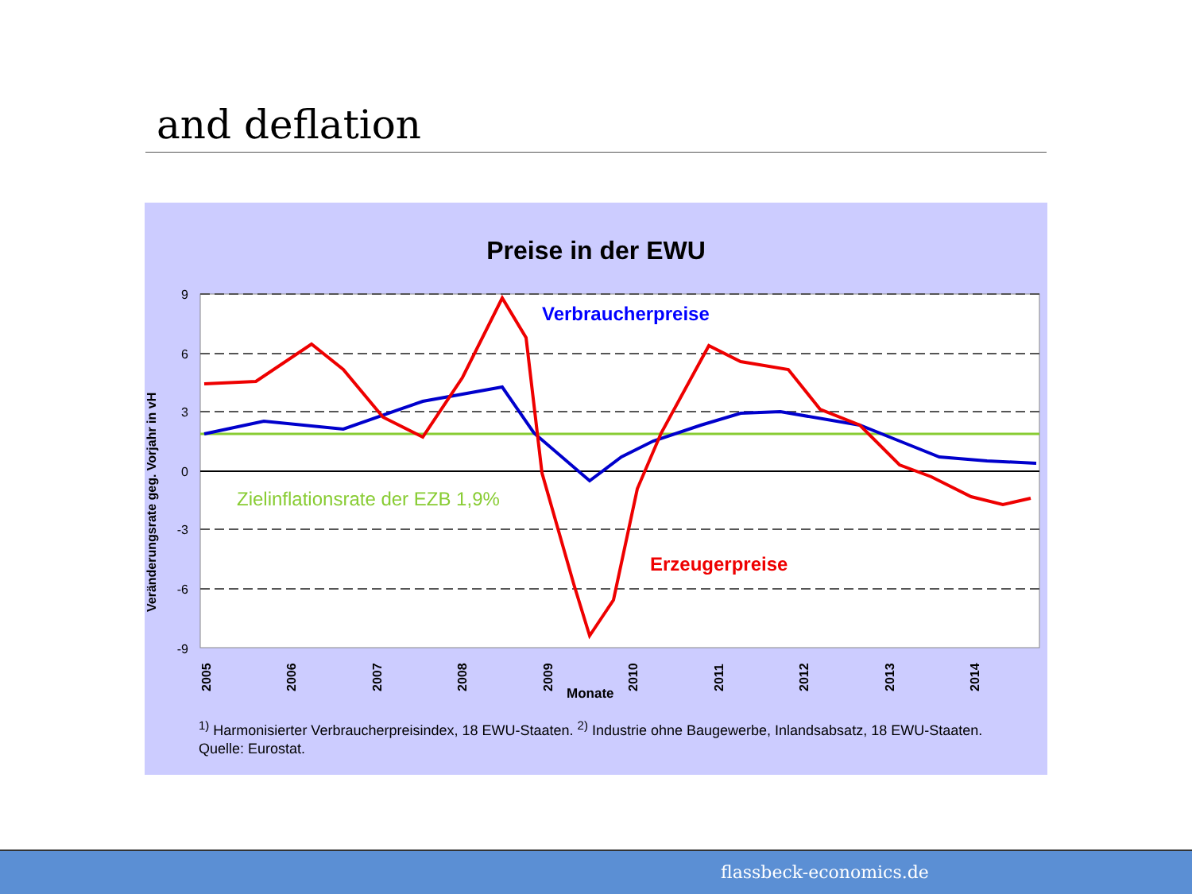and deflation
Preise in der EWU
9
6
3
0
-3
-6
-9
Verbraucherpreise
Zielinflationsrate der EZB 1,9%
Erzeugerpreise
Monate
Veränderungsrate geg. Vorjahr in vH
2005
2006
2007
2008
2009
2010
2011
2012
2013
2014
<sup>1)</sup> Harmonisierter Verbraucherpreisindex, 18 EWU-Staaten. <sup>2)</sup> Industrie ohne Baugewerbe, Inlandsabsatz, 18 EWU-Staaten.
Quelle: Eurostat.
flassbeck-economics.de